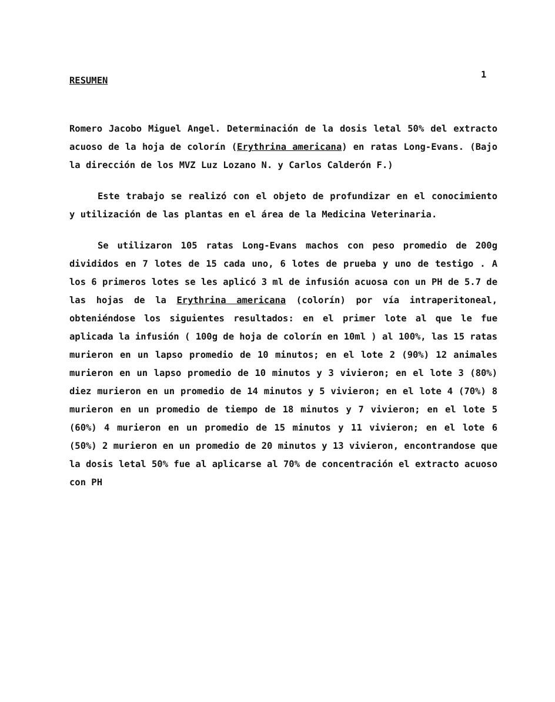1
RESUMEN
Romero Jacobo Miguel Angel. Determinación de la dosis letal 50% del extracto acuoso de la hoja de colorín (Erythrina americana) en ratas Long-Evans. (Bajo la dirección de los MVZ Luz Lozano N. y Carlos Calderón F.)
Este trabajo se realizó con el objeto de profundizar en el conocimiento y utilización de las plantas en el área de la Medicina Veterinaria.
Se utilizaron 105 ratas Long-Evans machos con peso promedio de 200g divididos en 7 lotes de 15 cada uno, 6 lotes de prueba y uno de testigo . A los 6 primeros lotes se les aplicó 3 ml de infusión acuosa con un PH de 5.7 de las hojas de la Erythrina americana (colorín) por vía intraperitoneal, obteniéndose los siguientes resultados: en el primer lote al que le fue aplicada la infusión ( 100g de hoja de colorín en 10ml ) al 100%, las 15 ratas murieron en un lapso promedio de 10 minutos; en el lote 2 (90%) 12 animales murieron en un lapso promedio de 10 minutos y 3 vivieron; en el lote 3 (80%) diez murieron en un promedio de 14 minutos y 5 vivieron; en el lote 4 (70%) 8 murieron en un promedio de tiempo de 18 minutos y 7 vivieron; en el lote 5 (60%) 4 murieron en un promedio de 15 minutos y 11 vivieron; en el lote 6 (50%) 2 murieron en un promedio de 20 minutos y 13 vivieron, encontrandose que la dosis letal 50% fue al aplicarse al 70% de concentración el extracto acuoso con PH